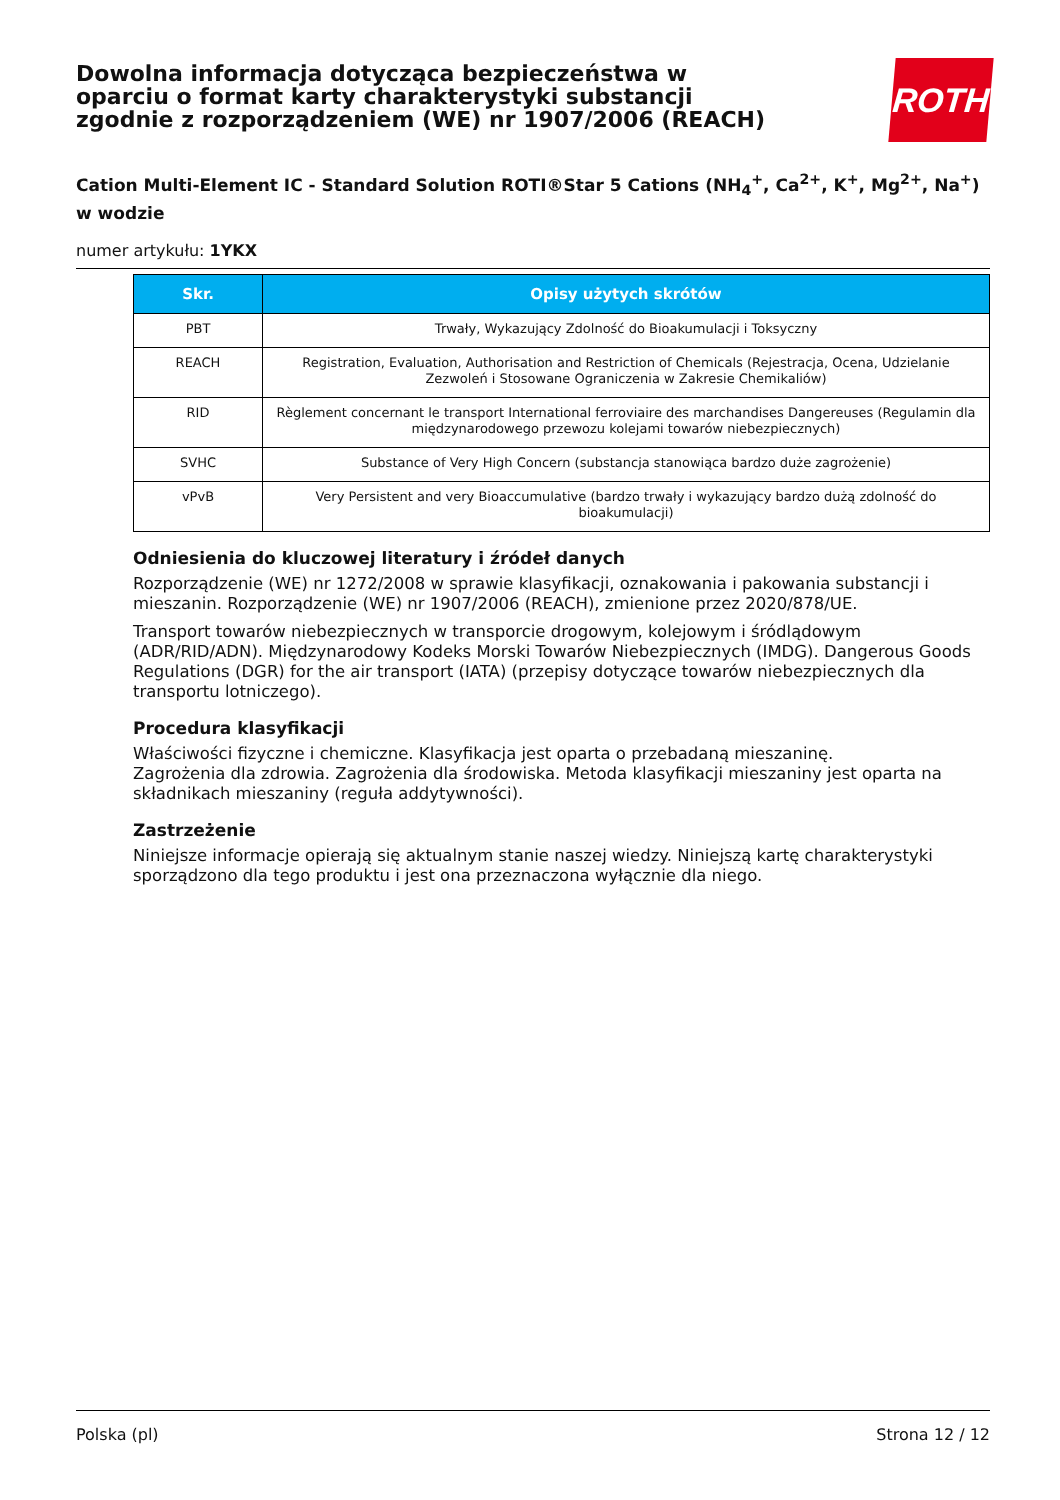Dowolna informacja dotycząca bezpieczeństwa w oparciu o format karty charakterystyki substancji zgodnie z rozporządzeniem (WE) nr 1907/2006 (REACH)
ROTH
Cation Multi-Element IC - Standard Solution ROTI®Star 5 Cations (NH<sub>4</sub><sup>+</sup>, Ca<sup>2+</sup>, K<sup>+</sup>, Mg<sup>2+</sup>, Na<sup>+</sup>) w wodzie
numer artykułu: 1YKX
| Skr. | Opisy użytych skrótów |
| --- | --- |
| PBT | Trwały, Wykazujący Zdolność do Bioakumulacji i Toksyczny |
| REACH | Registration, Evaluation, Authorisation and Restriction of Chemicals (Rejestracja, Ocena, Udzielanie Zezwoleń i Stosowane Ograniczenia w Zakresie Chemikaliów) |
| RID | Règlement concernant le transport International ferroviaire des marchandises Dangereuses (Regulamin dla międzynarodowego przewozu kolejami towarów niebezpiecznych) |
| SVHC | Substance of Very High Concern (substancja stanowiąca bardzo duże zagrożenie) |
| vPvB | Very Persistent and very Bioaccumulative (bardzo trwały i wykazujący bardzo dużą zdolność do bioakumulacji) |
Odniesienia do kluczowej literatury i źródeł danych
Rozporządzenie (WE) nr 1272/2008 w sprawie klasyfikacji, oznakowania i pakowania substancji i mieszanin. Rozporządzenie (WE) nr 1907/2006 (REACH), zmienione przez 2020/878/UE.
Transport towarów niebezpiecznych w transporcie drogowym, kolejowym i śródlądowym (ADR/RID/ADN). Międzynarodowy Kodeks Morski Towarów Niebezpiecznych (IMDG). Dangerous Goods Regulations (DGR) for the air transport (IATA) (przepisy dotyczące towarów niebezpiecznych dla transportu lotniczego).
Procedura klasyfikacji
Właściwości fizyczne i chemiczne. Klasyfikacja jest oparta o przebadaną mieszaninę.
Zagrożenia dla zdrowia. Zagrożenia dla środowiska. Metoda klasyfikacji mieszaniny jest oparta na składnikach mieszaniny (reguła addytywności).
Zastrzeżenie
Niniejsze informacje opierają się aktualnym stanie naszej wiedzy. Niniejszą kartę charakterystyki sporządzono dla tego produktu i jest ona przeznaczona wyłącznie dla niego.
Polska (pl) Strona 12 / 12